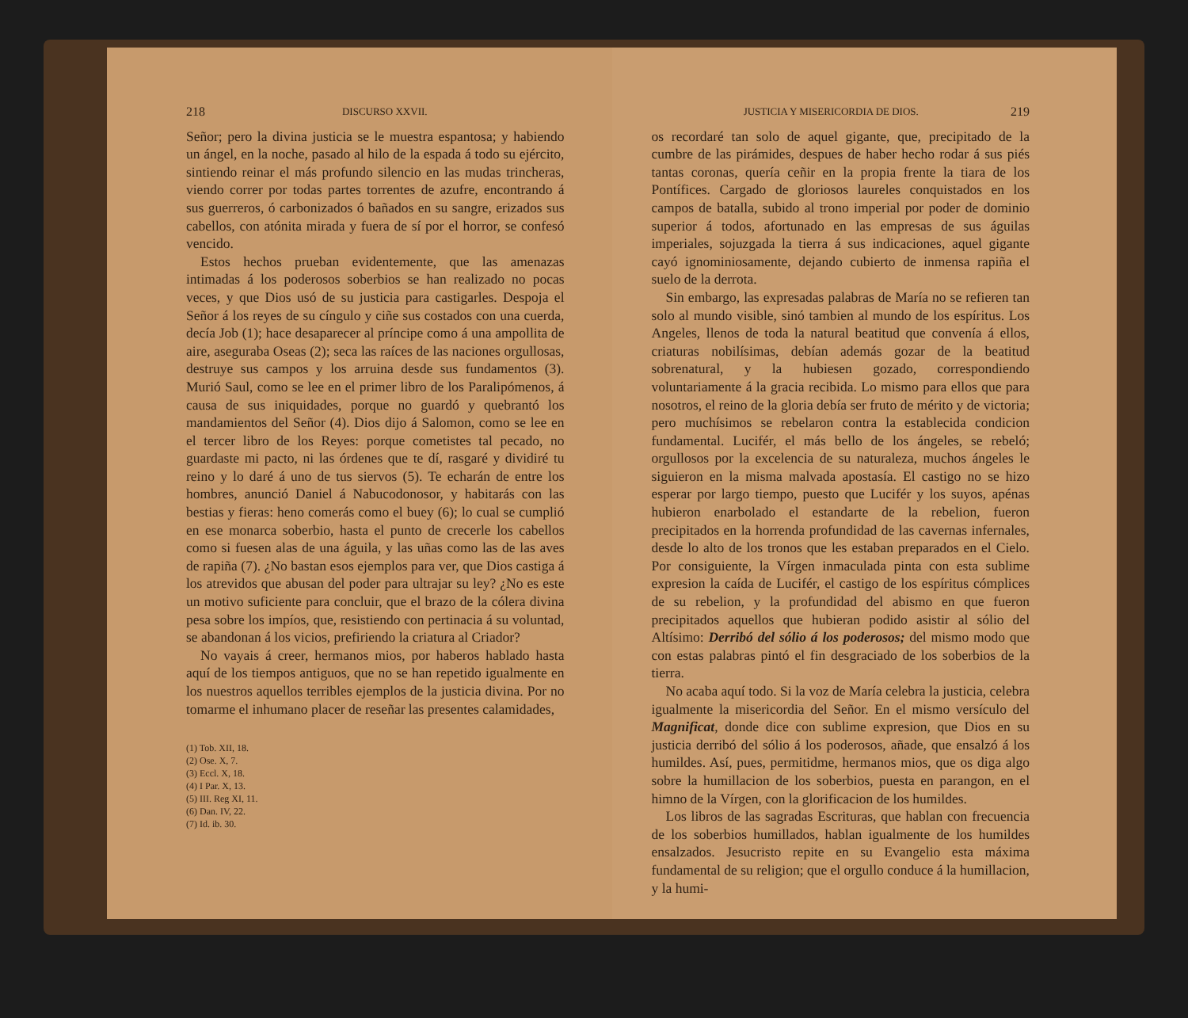218 DISCURSO XXVII.
Señor; pero la divina justicia se le muestra espantosa; y habiendo un ángel, en la noche, pasado al hilo de la espada á todo su ejército, sintiendo reinar el más profundo silencio en las mudas trincheras, viendo correr por todas partes torrentes de azufre, encontrando á sus guerreros, ó carbonizados ó bañados en su sangre, erizados sus cabellos, con atónita mirada y fuera de sí por el horror, se confesó vencido.
Estos hechos prueban evidentemente, que las amenazas intimadas á los poderosos soberbios se han realizado no pocas veces, y que Dios usó de su justicia para castigarles. Despoja el Señor á los reyes de su cíngulo y ciñe sus costados con una cuerda, decía Job (1); hace desaparecer al príncipe como á una ampollita de aire, aseguraba Oseas (2); seca las raíces de las naciones orgullosas, destruye sus campos y los arruina desde sus fundamentos (3). Murió Saul, como se lee en el primer libro de los Paralipómenos, á causa de sus iniquidades, porque no guardó y quebrantó los mandamientos del Señor (4). Dios dijo á Salomon, como se lee en el tercer libro de los Reyes: porque cometistes tal pecado, no guardaste mi pacto, ni las órdenes que te dí, rasgaré y dividiré tu reino y lo daré á uno de tus siervos (5). Te echarán de entre los hombres, anunció Daniel á Nabucodonosor, y habitarás con las bestias y fieras: heno comerás como el buey (6); lo cual se cumplió en ese monarca soberbio, hasta el punto de crecerle los cabellos como si fuesen alas de una águila, y las uñas como las de las aves de rapiña (7). ¿No bastan esos ejemplos para ver, que Dios castiga á los atrevidos que abusan del poder para ultrajar su ley? ¿No es este un motivo suficiente para concluir, que el brazo de la cólera divina pesa sobre los impíos, que, resistiendo con pertinacia á su voluntad, se abandonan á los vicios, prefiriendo la criatura al Criador?
No vayais á creer, hermanos mios, por haberos hablado hasta aquí de los tiempos antiguos, que no se han repetido igualmente en los nuestros aquellos terribles ejemplos de la justicia divina. Por no tomarme el inhumano placer de reseñar las presentes calamidades,
(1) Tob. XII, 18.
(2) Ose. X, 7.
(3) Eccl. X, 18.
(4) I Par. X, 13.
(5) III. Reg XI, 11.
(6) Dan. IV, 22.
(7) Id. ib. 30.
JUSTICIA Y MISERICORDIA DE DIOS. 219
os recordaré tan solo de aquel gigante, que, precipitado de la cumbre de las pirámides, despues de haber hecho rodar á sus piés tantas coronas, quería ceñir en la propia frente la tiara de los Pontífices. Cargado de gloriosos laureles conquistados en los campos de batalla, subido al trono imperial por poder de dominio superior á todos, afortunado en las empresas de sus águilas imperiales, sojuzgada la tierra á sus indicaciones, aquel gigante cayó ignominiosamente, dejando cubierto de inmensa rapiña el suelo de la derrota.
Sin embargo, las expresadas palabras de María no se refieren tan solo al mundo visible, sinó tambien al mundo de los espíritus. Los Angeles, llenos de toda la natural beatitud que convenía á ellos, criaturas nobilísimas, debían además gozar de la beatitud sobrenatural, y la hubiesen gozado, correspondiendo voluntariamente á la gracia recibida. Lo mismo para ellos que para nosotros, el reino de la gloria debía ser fruto de mérito y de victoria; pero muchísimos se rebelaron contra la establecida condicion fundamental. Lucifér, el más bello de los ángeles, se rebeló; orgullosos por la excelencia de su naturaleza, muchos ángeles le siguieron en la misma malvada apostasía. El castigo no se hizo esperar por largo tiempo, puesto que Lucifér y los suyos, apénas hubieron enarbolado el estandarte de la rebelion, fueron precipitados en la horrenda profundidad de las cavernas infernales, desde lo alto de los tronos que les estaban preparados en el Cielo. Por consiguiente, la Vírgen inmaculada pinta con esta sublime expresion la caída de Lucifér, el castigo de los espíritus cómplices de su rebelion, y la profundidad del abismo en que fueron precipitados aquellos que hubieran podido asistir al sólio del Altísimo: Derribó del sólio á los poderosos; del mismo modo que con estas palabras pintó el fin desgraciado de los soberbios de la tierra.
No acaba aquí todo. Si la voz de María celebra la justicia, celebra igualmente la misericordia del Señor. En el mismo versículo del Magnificat, donde dice con sublime expresion, que Dios en su justicia derribó del sólio á los poderosos, añade, que ensalzó á los humildes. Así, pues, permitidme, hermanos mios, que os diga algo sobre la humillacion de los soberbios, puesta en parangon, en el himno de la Vírgen, con la glorificacion de los humildes.
Los libros de las sagradas Escrituras, que hablan con frecuencia de los soberbios humillados, hablan igualmente de los humildes ensalzados. Jesucristo repite en su Evangelio esta máxima fundamental de su religion; que el orgullo conduce á la humillacion, y la humi-